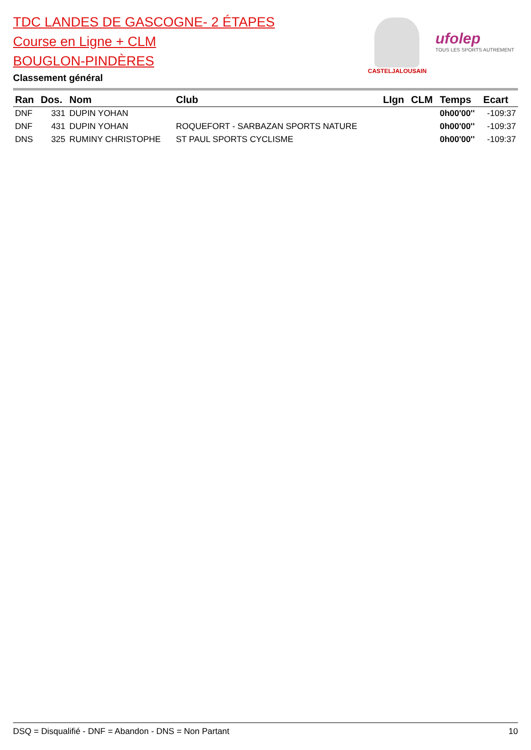TDC LANDES DE GASCOGNE- 2 ÉTAPES
Course en Ligne + CLM
BOUGLON-PINDÈRES
Classement général
CASTELJALOUSAIN
ufolep
TOUS LES SPORTS AUTREMENT
| Ran | Dos. | Nom | Club | LIgn | CLM | Temps | Ecart |
| --- | --- | --- | --- | --- | --- | --- | --- |
| DNF | 331 | DUPIN YOHAN | | | | 0h00'00'' | -109:37 |
| DNF | 431 | DUPIN YOHAN | ROQUEFORT - SARBAZAN SPORTS NATURE | | | 0h00'00'' | -109:37 |
| DNS | 325 | RUMINY CHRISTOPHE | ST PAUL SPORTS CYCLISME | | | 0h00'00'' | -109:37 |
DSQ = Disqualifié - DNF = Abandon - DNS = Non Partant 10